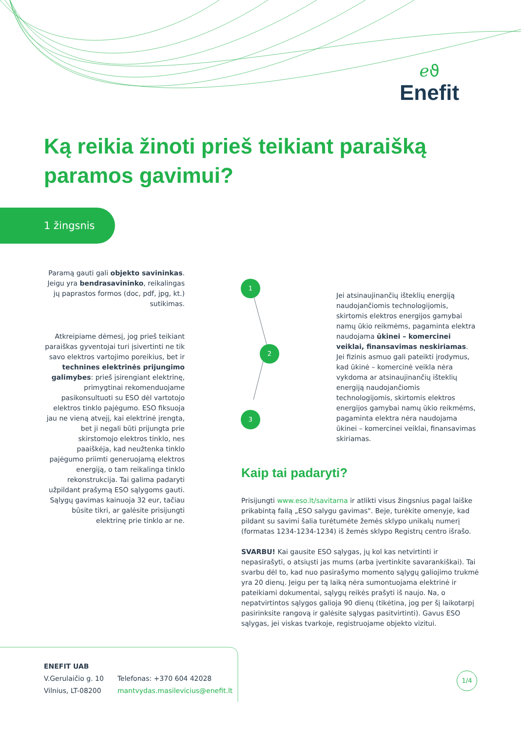ℯϑ
Enefit
Ką reikia žinoti prieš teikiant paraišką paramos gavimui?
1 žingsnis
Paramą gauti gali objekto savininkas. Jeigu yra bendrasavininko, reikalingas jų paprastos formos (doc, pdf, jpg, kt.) sutikimas.
Atkreipiame dėmesį, jog prieš teikiant paraiškas gyventojai turi įsivertinti ne tik savo elektros vartojimo poreikius, bet ir technines elektrinės prijungimo galimybes: prieš įsirengiant elektrinę, primygtinai rekomenduojame pasikonsul­tuoti su ESO dėl vartotojo elektros tinklo pajėgumo. ESO fiksuoja jau ne vieną atvejį, kai elektrinė įrengta, bet ji negali būti prijungta prie skirstomojo elektros tinklo, nes paaiškėja, kad neužtenka tinklo pajėgumo priimti generuojamą elektros energiją, o tam reikalinga tinklo rekonstrukcija. Tai galima padaryti užpildant prašymą ESO sąlygoms gauti. Sąlygų gavimas kainuoja 32 eur, tačiau būsite tikri, ar galėsite prisijungti elektrinę prie tinklo ar ne.
1
2
3
Jei atsinaujinančių išteklių energiją naudojančiomis technologijomis, skirtomis elektros energijos gamybai namų ūkio reikmėms, pagaminta elektra naudojama ūkinei – komercinei veiklai, finansavimas neskiriamas. Jei fizinis asmuo gali pateikti įrodymus, kad ūkinė – komercinė veikla nėra vykdoma ar atsinaujinančių išteklių energiją naudojančiomis technologijomis, skirtomis elektros energijos gamybai namų ūkio reikmėms, pagaminta elektra nėra naudojama ūkinei – komercinei veiklai, finansavimas skiriamas.
Kaip tai padaryti?
Prisijungti www.eso.lt/savitarna ir atlikti visus žingsnius pagal laiške prikabintą failą „ESO salygu gavimas". Beje, turėkite omenyje, kad pildant su savimi šalia turėtumėte žemės sklypo unikalų numerį (formatas 1234-1234-1234) iš žemės sklypo Registrų centro išrašo.
SVARBU! Kai gausite ESO sąlygas, jų kol kas netvirtinti ir nepasirašyti, o atsiųsti jas mums (arba įvertinkite savarankiškai). Tai svarbu dėl to, kad nuo pasirašymo momento sąlygų galiojimo trukmė yra 20 dienų. Jeigu per tą laiką nėra sumontuojama elektrinė ir pateikiami dokumentai, sąlygų reikės prašyti iš naujo. Na, o nepatvirtintos sąlygos galioja 90 dienų (tikėtina, jog per šį laikotarpį pasirinksite rangovą ir galėsite sąlygas pasitvirtinti). Gavus ESO sąlygas, jei viskas tvarkoje, registruojame objekto vizitui.
ENEFIT UAB
V.Gerulaičio g. 10
Vilnius, LT-08200
Telefonas: +370 604 42028
mantvydas.masilevicius@enefit.lt
1/4